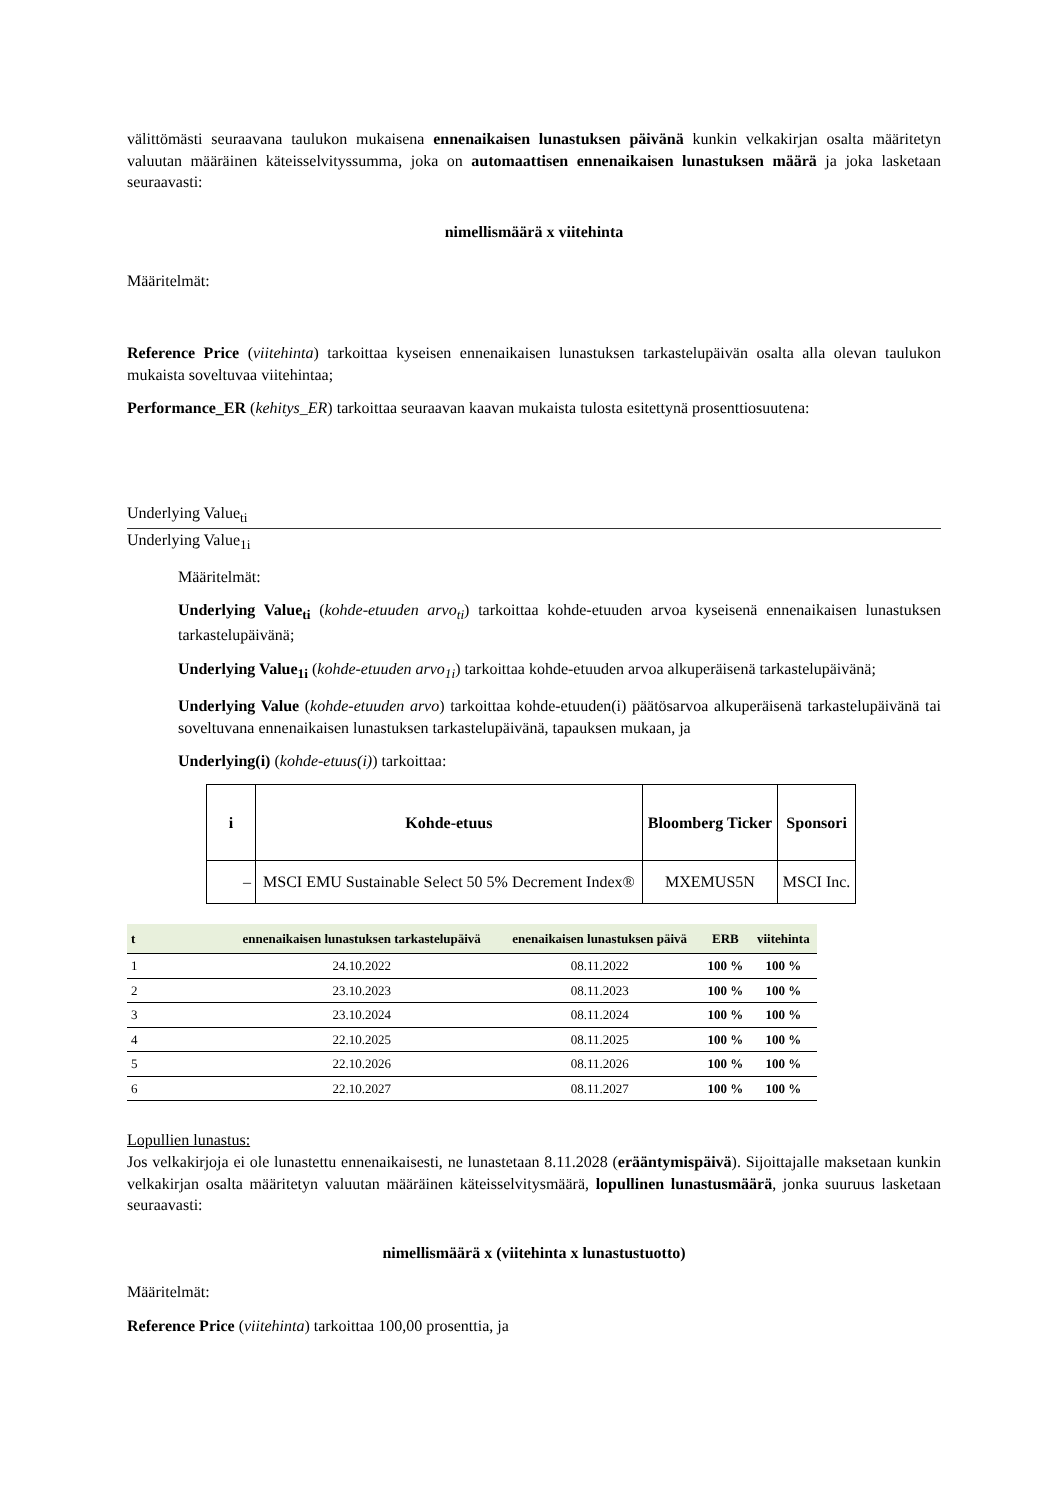välittömästi seuraavana taulukon mukaisena ennenaikaisen lunastuksen päivänä kunkin velkakirjan osalta määritetyn valuutan määräinen käteisselvityssumma, joka on automaattisen ennenaikaisen lunastuksen määrä ja joka lasketaan seuraavasti:
nimellismäärä x viitehinta
Määritelmät:
Reference Price (viitehinta) tarkoittaa kyseisen ennenaikaisen lunastuksen tarkastelupäivän osalta alla olevan taulukon mukaista soveltuvaa viitehintaa;
Performance_ER (kehitys_ER) tarkoittaa seuraavan kaavan mukaista tulosta esitettynä prosenttiosuutena:
Underlying Value<sub>ti</sub>
Underlying Value<sub>1i</sub>
Määritelmät:
Underlying Value<sub>ti</sub> (kohde-etuuden arvo<sub>ti</sub>) tarkoittaa kohde-etuuden arvoa kyseisenä ennenaikaisen lunastuksen tarkastelupäivänä;
Underlying Value<sub>1i</sub> (kohde-etuuden arvo<sub>1i</sub>) tarkoittaa kohde-etuuden arvoa alkuperäisenä tarkastelupäivänä;
Underlying Value (kohde-etuuden arvo) tarkoittaa kohde-etuuden(i) päätösarvoa alkuperäisenä tarkastelupäivänä tai soveltuvana ennenaikaisen lunastuksen tarkastelupäivänä, tapauksen mukaan, ja
Underlying(i) (kohde-etuus(i)) tarkoittaa:
| i | Kohde-etuus | Bloomberg Ticker | Sponsori |
| --- | --- | --- | --- |
| – | MSCI EMU Sustainable Select 50 5% Decrement Index® | MXEMUS5N | MSCI Inc. |
| t | ennenaikaisen lunastuksen tarkastelupäivä | enenaikaisen lunastuksen päivä | ERB | viitehinta |
| --- | --- | --- | --- | --- |
| 1 | 24.10.2022 | 08.11.2022 | 100 % | 100 % |
| 2 | 23.10.2023 | 08.11.2023 | 100 % | 100 % |
| 3 | 23.10.2024 | 08.11.2024 | 100 % | 100 % |
| 4 | 22.10.2025 | 08.11.2025 | 100 % | 100 % |
| 5 | 22.10.2026 | 08.11.2026 | 100 % | 100 % |
| 6 | 22.10.2027 | 08.11.2027 | 100 % | 100 % |
Lopullien lunastus:
Jos velkakirjoja ei ole lunastettu ennenaikaisesti, ne lunastetaan 8.11.2028 (erääntymispäivä). Sijoittajalle maksetaan kunkin velkakirjan osalta määritetyn valuutan määräinen käteisselvitysmäärä, lopullinen lunastusmäärä, jonka suuruus lasketaan seuraavasti:
nimellismäärä x (viitehinta x lunastustuotto)
Määritelmät:
Reference Price (viitehinta) tarkoittaa 100,00 prosenttia, ja